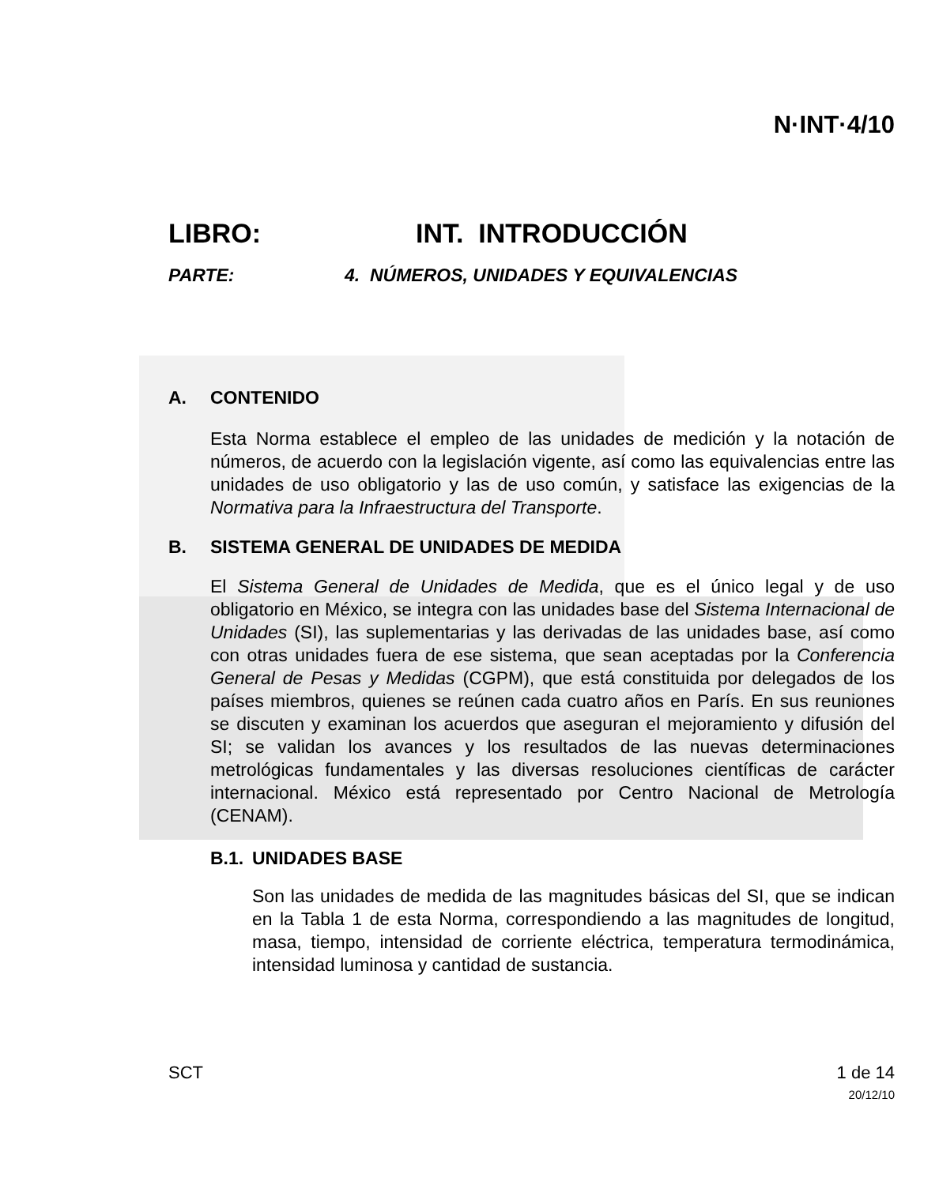N·INT·4/10
LIBRO: INT. INTRODUCCIÓN
PARTE: 4. NÚMEROS, UNIDADES Y EQUIVALENCIAS
A. CONTENIDO
Esta Norma establece el empleo de las unidades de medición y la notación de números, de acuerdo con la legislación vigente, así como las equivalencias entre las unidades de uso obligatorio y las de uso común, y satisface las exigencias de la Normativa para la Infraestructura del Transporte.
B. SISTEMA GENERAL DE UNIDADES DE MEDIDA
El Sistema General de Unidades de Medida, que es el único legal y de uso obligatorio en México, se integra con las unidades base del Sistema Internacional de Unidades (SI), las suplementarias y las derivadas de las unidades base, así como con otras unidades fuera de ese sistema, que sean aceptadas por la Conferencia General de Pesas y Medidas (CGPM), que está constituida por delegados de los países miembros, quienes se reúnen cada cuatro años en París. En sus reuniones se discuten y examinan los acuerdos que aseguran el mejoramiento y difusión del SI; se validan los avances y los resultados de las nuevas determinaciones metrológicas fundamentales y las diversas resoluciones científicas de carácter internacional. México está representado por Centro Nacional de Metrología (CENAM).
B.1. UNIDADES BASE
Son las unidades de medida de las magnitudes básicas del SI, que se indican en la Tabla 1 de esta Norma, correspondiendo a las magnitudes de longitud, masa, tiempo, intensidad de corriente eléctrica, temperatura termodinámica, intensidad luminosa y cantidad de sustancia.
SCT 1 de 14
20/12/10